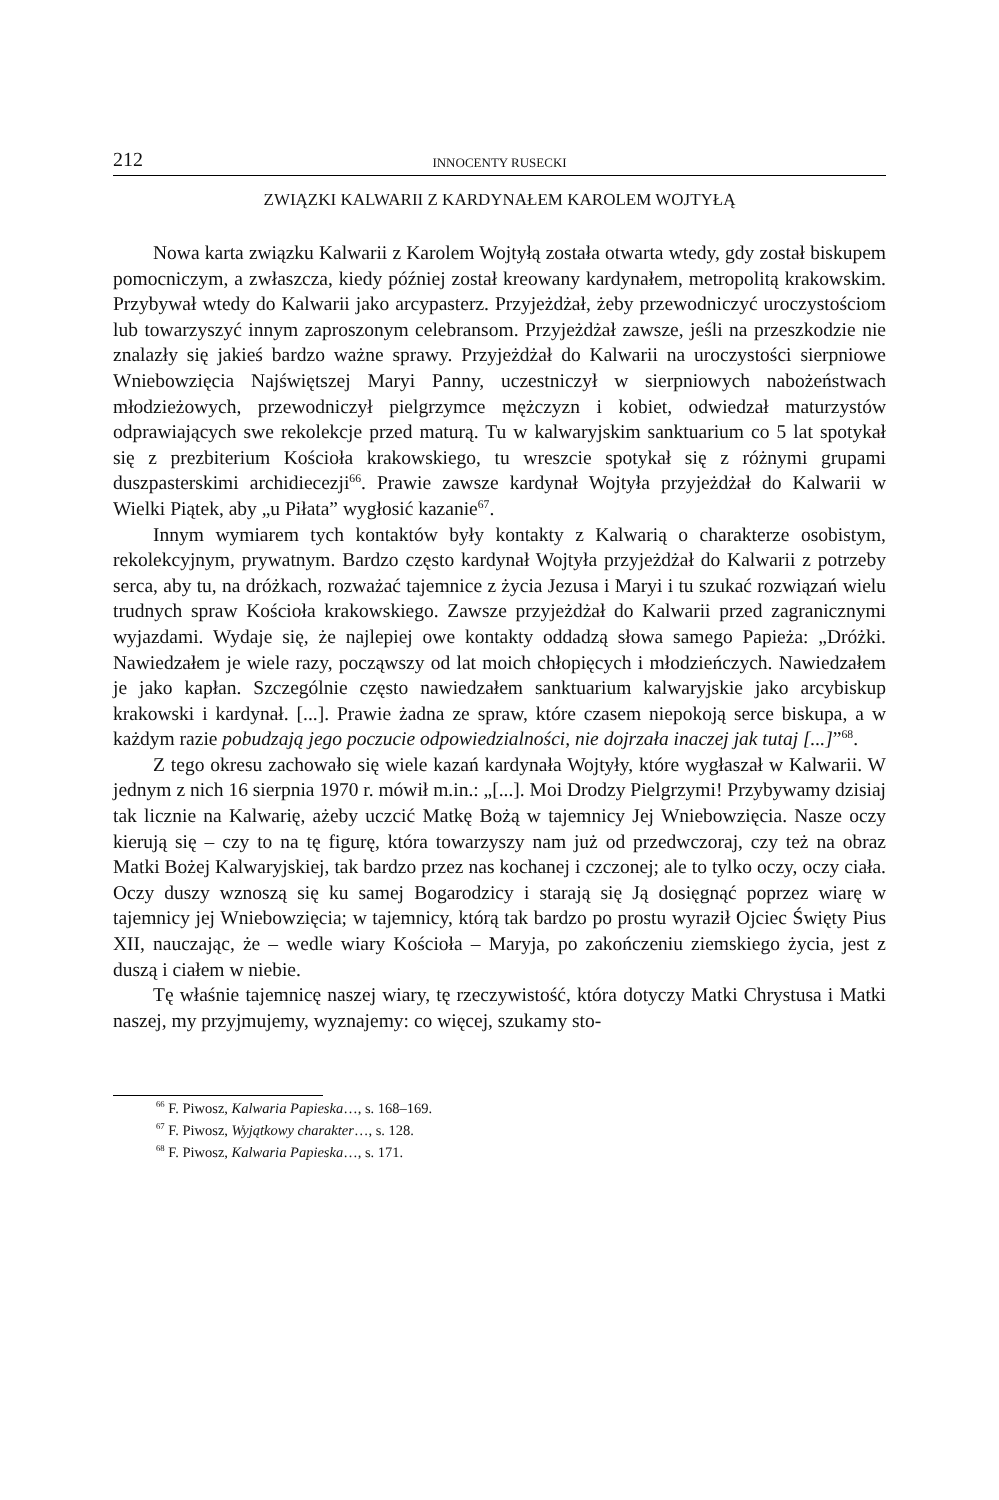212 INNOCENTY RUSECKI
ZWIĄZKI KALWARII Z KARDYNAŁEM KAROLEM WOJTYŁĄ
Nowa karta związku Kalwarii z Karolem Wojtyłą została otwarta wtedy, gdy został biskupem pomocniczym, a zwłaszcza, kiedy później został kreowany kardynałem, metropolitą krakowskim. Przybywał wtedy do Kalwarii jako arcypasterz. Przyjeżdżał, żeby przewodniczyć uroczystościom lub towarzyszyć innym zaproszonym celebransom. Przyjeżdżał zawsze, jeśli na przeszkodzie nie znalazły się jakieś bardzo ważne sprawy. Przyjeżdżał do Kalwarii na uroczystości sierpniowe Wniebowzięcia Najświętszej Maryi Panny, uczestniczył w sierpniowych nabożeństwach młodzieżowych, przewodniczył pielgrzymce mężczyzn i kobiet, odwiedzał maturzystów odprawiających swe rekolekcje przed maturą. Tu w kalwaryjskim sanktuarium co 5 lat spotykał się z prezbiterium Kościoła krakowskiego, tu wreszcie spotykał się z różnymi grupami duszpasterskimi archidiecezji<sup>66</sup>. Prawie zawsze kardynał Wojtyła przyjeżdżał do Kalwarii w Wielki Piątek, aby „u Piłata” wygłosić kazanie<sup>67</sup>.
Innym wymiarem tych kontaktów były kontakty z Kalwarią o charakterze osobistym, rekolekcyjnym, prywatnym. Bardzo często kardynał Wojtyła przyjeżdżał do Kalwarii z potrzeby serca, aby tu, na dróżkach, rozważać tajemnice z życia Jezusa i Maryi i tu szukać rozwiązań wielu trudnych spraw Kościoła krakowskiego. Zawsze przyjeżdżał do Kalwarii przed zagranicznymi wyjazdami. Wydaje się, że najlepiej owe kontakty oddadzą słowa samego Papieża: „Dróżki. Nawiedzałem je wiele razy, począwszy od lat moich chłopięcych i młodzieńczych. Nawiedzałem je jako kapłan. Szczególnie często nawiedzałem sanktuarium kalwaryjskie jako arcybiskup krakowski i kardynał. [...]. Prawie żadna ze spraw, które czasem niepokoją serce biskupa, a w każdym razie pobudzają jego poczucie odpowiedzialności, nie dojrzała inaczej jak tutaj [...]”<sup>68</sup>.
Z tego okresu zachowało się wiele kazań kardynała Wojtyły, które wygłaszał w Kalwarii. W jednym z nich 16 sierpnia 1970 r. mówił m.in.: „[...]. Moi Drodzy Pielgrzymi! Przybywamy dzisiaj tak licznie na Kalwarię, ażeby uczcić Matkę Bożą w tajemnicy Jej Wniebowzięcia. Nasze oczy kierują się – czy to na tę figurę, która towarzyszy nam już od przedwczoraj, czy też na obraz Matki Bożej Kalwaryjskiej, tak bardzo przez nas kochanej i czczonej; ale to tylko oczy, oczy ciała. Oczy duszy wznoszą się ku samej Bogarodzicy i starają się Ją dosięgnąć poprzez wiarę w tajemnicy jej Wniebowzięcia; w tajemnicy, którą tak bardzo po prostu wyraził Ojciec Święty Pius XII, nauczając, że – wedle wiary Kościoła – Maryja, po zakończeniu ziemskiego życia, jest z duszą i ciałem w niebie.
Tę właśnie tajemnicę naszej wiary, tę rzeczywistość, która dotyczy Matki Chrystusa i Matki naszej, my przyjmujemy, wyznajemy: co więcej, szukamy sto-
<sup>66</sup> F. Piwosz, Kalwaria Papieska…, s. 168–169.
<sup>67</sup> F. Piwosz, Wyjątkowy charakter…, s. 128.
<sup>68</sup> F. Piwosz, Kalwaria Papieska…, s. 171.